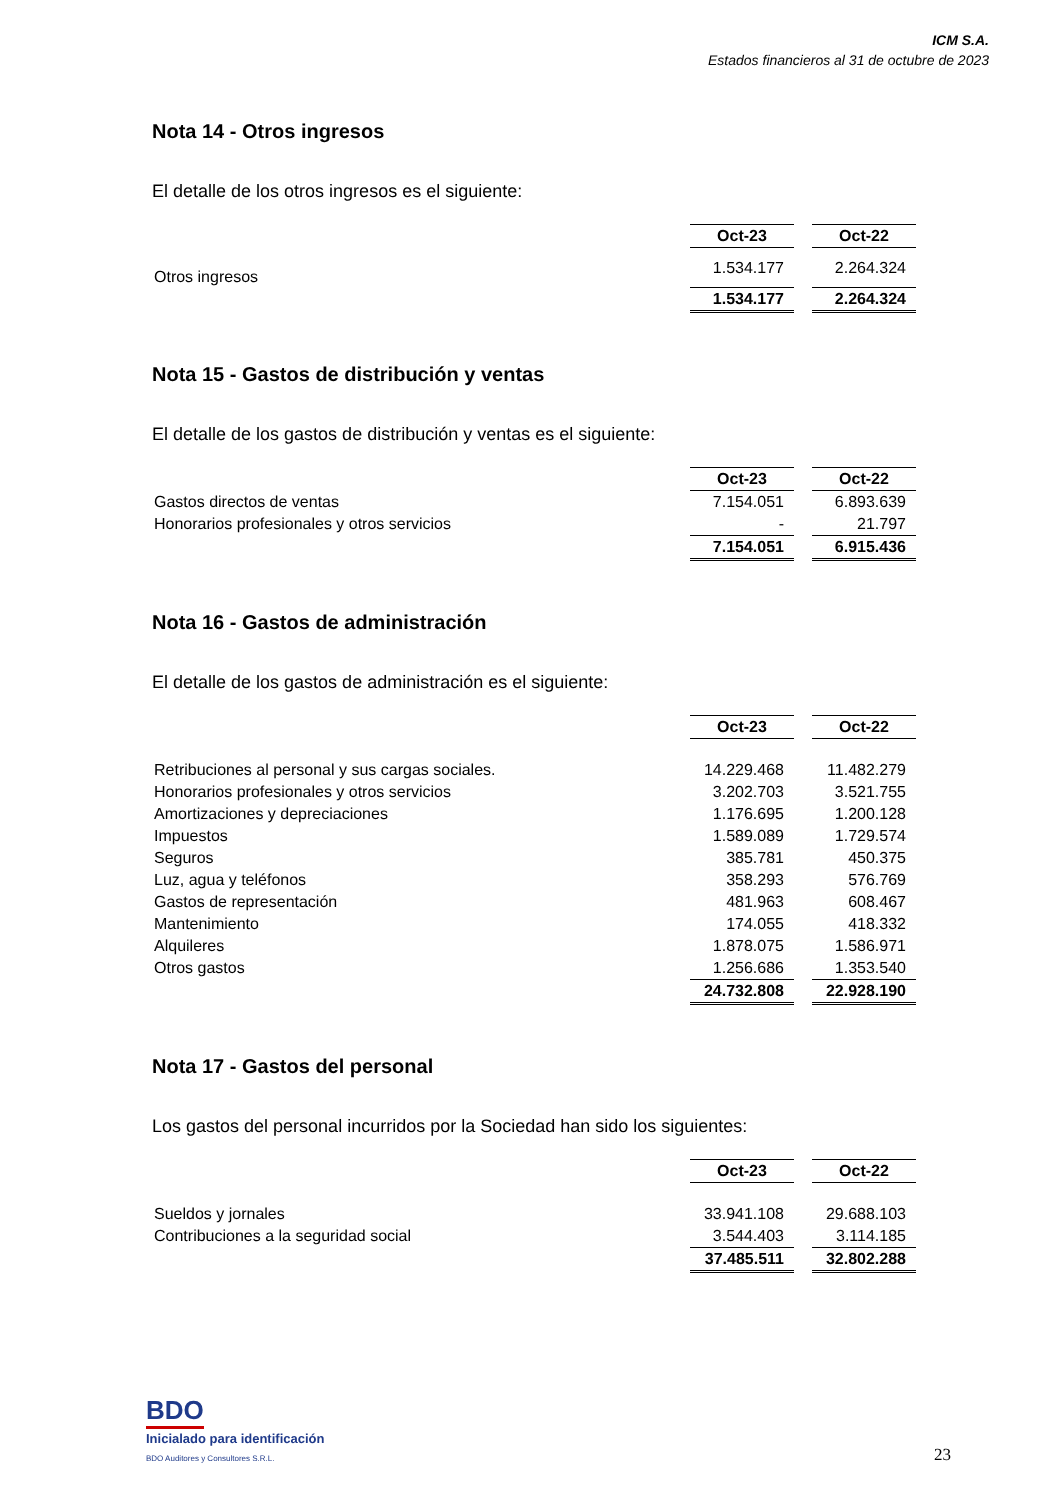ICM S.A.
Estados financieros al 31 de octubre de 2023
Nota 14 - Otros ingresos
El detalle de los otros ingresos es el siguiente:
| | Oct-23 | | Oct-22 |
| Otros ingresos | 1.534.177 | | 2.264.324 |
| | 1.534.177 | | 2.264.324 |
Nota 15 - Gastos de distribución y ventas
El detalle de los gastos de distribución y ventas es el siguiente:
| | Oct-23 | | Oct-22 |
| Gastos directos de ventas | 7.154.051 | | 6.893.639 |
| Honorarios profesionales y otros servicios | - | | 21.797 |
| | 7.154.051 | | 6.915.436 |
Nota 16 - Gastos de administración
El detalle de los gastos de administración es el siguiente:
| | Oct-23 | | Oct-22 |
| Retribuciones al personal y sus cargas sociales. | 14.229.468 | | 11.482.279 |
| Honorarios profesionales y otros servicios | 3.202.703 | | 3.521.755 |
| Amortizaciones y depreciaciones | 1.176.695 | | 1.200.128 |
| Impuestos | 1.589.089 | | 1.729.574 |
| Seguros | 385.781 | | 450.375 |
| Luz, agua y teléfonos | 358.293 | | 576.769 |
| Gastos de representación | 481.963 | | 608.467 |
| Mantenimiento | 174.055 | | 418.332 |
| Alquileres | 1.878.075 | | 1.586.971 |
| Otros gastos | 1.256.686 | | 1.353.540 |
| | 24.732.808 | | 22.928.190 |
Nota 17 - Gastos del personal
Los gastos del personal incurridos por la Sociedad han sido los siguientes:
| | Oct-23 | | Oct-22 |
| Sueldos y jornales | 33.941.108 | | 29.688.103 |
| Contribuciones a la seguridad social | 3.544.403 | | 3.114.185 |
| | 37.485.511 | | 32.802.288 |
BDO
Inicialado para identificación
BDO Auditores y Consultores S.R.L.
23